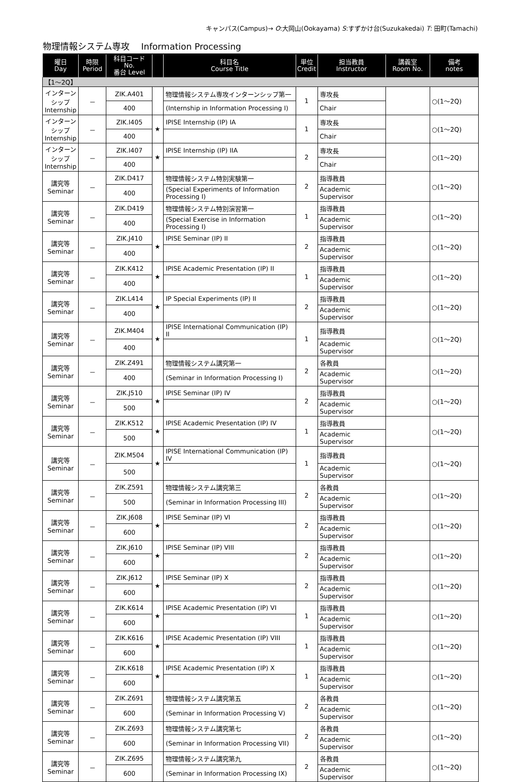キャンパス(Campus)→ O:大岡山(Ookayama) S:すずかけ台(Suzukakedai) T: 田町(Tamachi)
物理情報システム専攻　 Information Processing
| 曜日 Day | 時限 Period | 科目コード No. 番台 Level | | 科目名 Course Title | 単位 Credit | 担当教員 Instructor | 講義室 Room No. | 備考 notes |
| --- | --- | --- | --- | --- | --- | --- | --- | --- |
| 【1～2Q】 | | | | | | | | |
| インターンシップ Internship | － | ZIK.A401 | | 物理情報システム専攻インターンシップ第一 | 1 | 専攻長 | | ○(1～2Q) |
| | | 400 | | (Internship in Information Processing I) | | Chair | | |
| インターンシップ Internship | － | ZIK.I405 | ★ | IPISE Internship (IP) IA | 1 | 専攻長 | | ○(1～2Q) |
| | | 400 | | | | Chair | | |
| インターンシップ Internship | － | ZIK.I407 | ★ | IPISE Internship (IP) IIA | 2 | 専攻長 | | ○(1～2Q) |
| | | 400 | | | | Chair | | |
| 講究等 Seminar | － | ZIK.D417 | | 物理情報システム特別実験第一 | 2 | 指導教員 | | ○(1～2Q) |
| | | 400 | | (Special Experiments of Information Processing I) | | Academic Supervisor | | |
| 講究等 Seminar | － | ZIK.D419 | | 物理情報システム特別演習第一 | 1 | 指導教員 | | ○(1～2Q) |
| | | 400 | | (Special Exercise in Information Processing I) | | Academic Supervisor | | |
| 講究等 Seminar | － | ZIK.J410 | ★ | IPISE Seminar (IP) II | 2 | 指導教員 | | ○(1～2Q) |
| | | 400 | | | | Academic Supervisor | | |
| 講究等 Seminar | － | ZIK.K412 | ★ | IPISE Academic Presentation (IP) II | 1 | 指導教員 | | ○(1～2Q) |
| | | 400 | | | | Academic Supervisor | | |
| 講究等 Seminar | － | ZIK.L414 | ★ | IP Special Experiments (IP) II | 2 | 指導教員 | | ○(1～2Q) |
| | | 400 | | | | Academic Supervisor | | |
| 講究等 Seminar | － | ZIK.M404 | ★ | IPISE International Communication (IP) II | 1 | 指導教員 | | ○(1～2Q) |
| | | 400 | | | | Academic Supervisor | | |
| 講究等 Seminar | － | ZIK.Z491 | | 物理情報システム講究第一 | 2 | 各教員 | | ○(1～2Q) |
| | | 400 | | (Seminar in Information Processing I) | | Academic Supervisor | | |
| 講究等 Seminar | － | ZIK.J510 | ★ | IPISE Seminar (IP) IV | 2 | 指導教員 | | ○(1～2Q) |
| | | 500 | | | | Academic Supervisor | | |
| 講究等 Seminar | － | ZIK.K512 | ★ | IPISE Academic Presentation (IP) IV | 1 | 指導教員 | | ○(1～2Q) |
| | | 500 | | | | Academic Supervisor | | |
| 講究等 Seminar | － | ZIK.M504 | ★ | IPISE International Communication (IP) IV | 1 | 指導教員 | | ○(1～2Q) |
| | | 500 | | | | Academic Supervisor | | |
| 講究等 Seminar | － | ZIK.Z591 | | 物理情報システム講究第三 | 2 | 各教員 | | ○(1～2Q) |
| | | 500 | | (Seminar in Information Processing III) | | Academic Supervisor | | |
| 講究等 Seminar | － | ZIK.J608 | ★ | IPISE Seminar (IP) VI | 2 | 指導教員 | | ○(1～2Q) |
| | | 600 | | | | Academic Supervisor | | |
| 講究等 Seminar | － | ZIK.J610 | ★ | IPISE Seminar (IP) VIII | 2 | 指導教員 | | ○(1～2Q) |
| | | 600 | | | | Academic Supervisor | | |
| 講究等 Seminar | － | ZIK.J612 | ★ | IPISE Seminar (IP) X | 2 | 指導教員 | | ○(1～2Q) |
| | | 600 | | | | Academic Supervisor | | |
| 講究等 Seminar | － | ZIK.K614 | ★ | IPISE Academic Presentation (IP) VI | 1 | 指導教員 | | ○(1～2Q) |
| | | 600 | | | | Academic Supervisor | | |
| 講究等 Seminar | － | ZIK.K616 | ★ | IPISE Academic Presentation (IP) VIII | 1 | 指導教員 | | ○(1～2Q) |
| | | 600 | | | | Academic Supervisor | | |
| 講究等 Seminar | － | ZIK.K618 | ★ | IPISE Academic Presentation (IP) X | 1 | 指導教員 | | ○(1～2Q) |
| | | 600 | | | | Academic Supervisor | | |
| 講究等 Seminar | － | ZIK.Z691 | | 物理情報システム講究第五 | 2 | 各教員 | | ○(1～2Q) |
| | | 600 | | (Seminar in Information Processing V) | | Academic Supervisor | | |
| 講究等 Seminar | － | ZIK.Z693 | | 物理情報システム講究第七 | 2 | 各教員 | | ○(1～2Q) |
| | | 600 | | (Seminar in Information Processing VII) | | Academic Supervisor | | |
| 講究等 Seminar | － | ZIK.Z695 | | 物理情報システム講究第九 | 2 | 各教員 | | ○(1～2Q) |
| | | 600 | | (Seminar in Information Processing IX) | | Academic Supervisor | | |